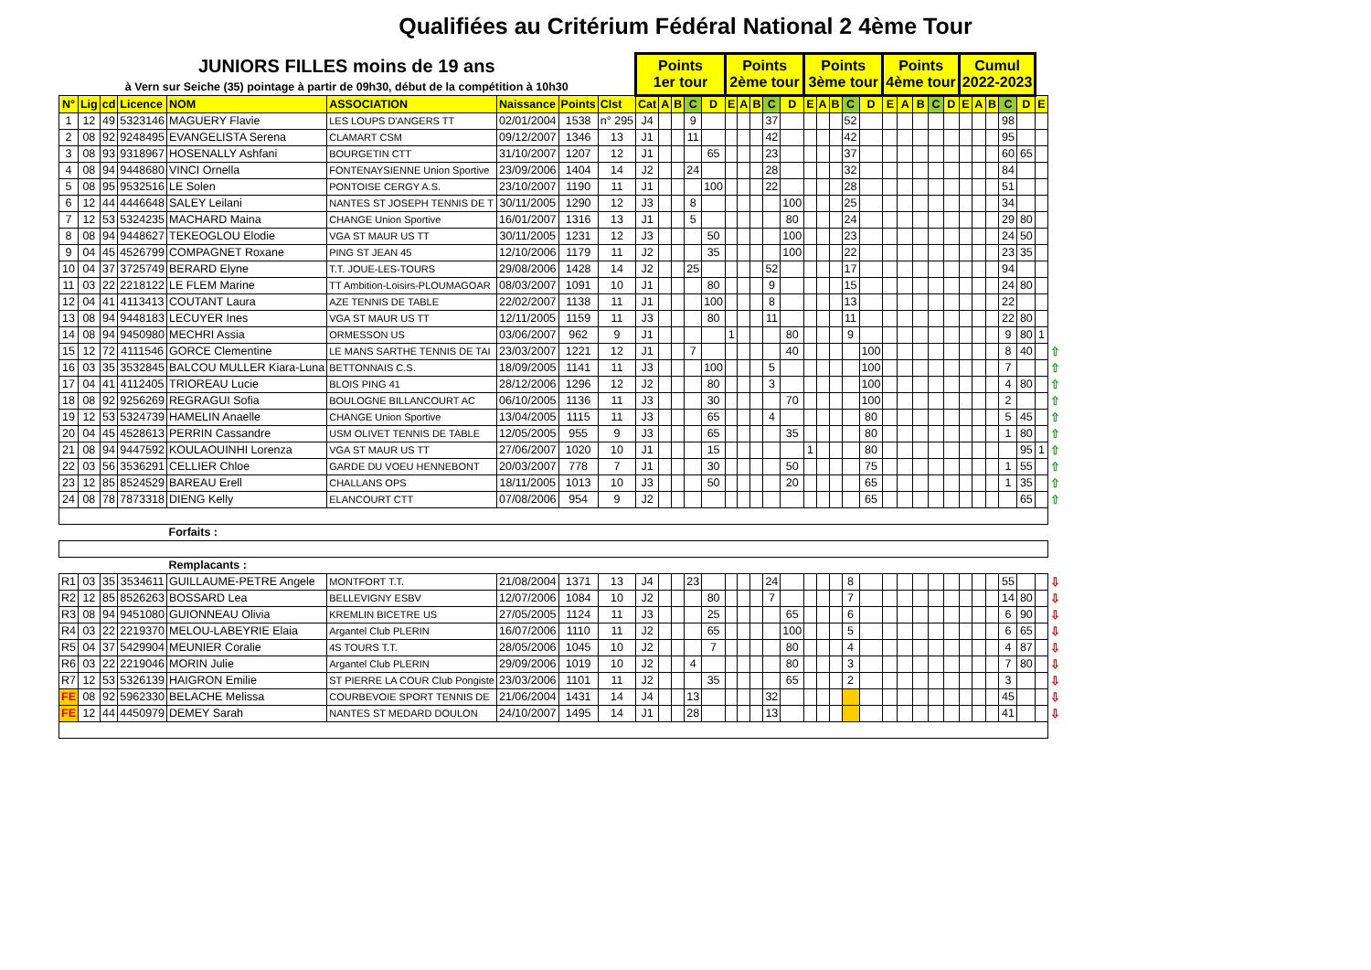Qualifiées au Critérium Fédéral National 2 4ème Tour
| JUNIORS FILLES moins de 19 ans | | | | | | | | | Points 1er tour | | | | | Points 2ème tour | | | | | Points 3ème tour | | | | | Points 4ème tour | | | | | Cumul 2022-2023 | | | | | | |
| à Vern sur Seiche (35) pointage à partir de 09h30, début de la compétition à 10h30 | | | | | | | | | | | | | | | | | | | | | | | | | | | | | | | | | | | |
| N° | Lig | cd | Licence | NOM | ASSOCIATION | Naissance | Points | Clst | Cat | A | B | C | D | E | A | B | C | D | E | A | B | C | D | E | A | B | C | D | E | A | B | C | D | E | |
| 1 | 12 | 49 | 5323146 | MAGUERY Flavie | LES LOUPS D'ANGERS TT | 02/01/2004 | 1538 | n° 295 | J4 | | | 9 | | | | | 37 | | | | | 52 | | | | | | | | | | 98 | | | |
| 2 | 08 | 92 | 9248495 | EVANGELISTA Serena | CLAMART CSM | 09/12/2007 | 1346 | 13 | J1 | | | 11 | | | | | 42 | | | | | 42 | | | | | | | | | | 95 | | | |
| 3 | 08 | 93 | 9318967 | HOSENALLY Ashfani | BOURGETIN CTT | 31/10/2007 | 1207 | 12 | J1 | | | | 65 | | | | 23 | | | | | 37 | | | | | | | | | | 60 | 65 | | |
| 4 | 08 | 94 | 9448680 | VINCI Ornella | FONTENAYSIENNE Union Sportive | 23/09/2006 | 1404 | 14 | J2 | | | 24 | | | | | 28 | | | | | 32 | | | | | | | | | | 84 | | | |
| 5 | 08 | 95 | 9532516 | LE Solen | PONTOISE CERGY A.S. | 23/10/2007 | 1190 | 11 | J1 | | | | 100 | | | | 22 | | | | | 28 | | | | | | | | | | 51 | | | |
| 6 | 12 | 44 | 4446648 | SALEY Leilani | NANTES ST JOSEPH TENNIS DE T | 30/11/2005 | 1290 | 12 | J3 | | | 8 | | | | | | 100 | | | | 25 | | | | | | | | | | 34 | | | |
| 7 | 12 | 53 | 5324235 | MACHARD Maina | CHANGE Union Sportive | 16/01/2007 | 1316 | 13 | J1 | | | 5 | | | | | | 80 | | | | 24 | | | | | | | | | | 29 | 80 | | |
| 8 | 08 | 94 | 9448627 | TEKEOGLOU Elodie | VGA ST MAUR US TT | 30/11/2005 | 1231 | 12 | J3 | | | | 50 | | | | | 100 | | | | 23 | | | | | | | | | | 24 | 50 | | |
| 9 | 04 | 45 | 4526799 | COMPAGNET Roxane | PING ST JEAN 45 | 12/10/2006 | 1179 | 11 | J2 | | | | 35 | | | | | 100 | | | | 22 | | | | | | | | | | 23 | 35 | | |
| 10 | 04 | 37 | 3725749 | BERARD Elyne | T.T. JOUE-LES-TOURS | 29/08/2006 | 1428 | 14 | J2 | | | 25 | | | | | 52 | | | | | 17 | | | | | | | | | | 94 | | | |
| 11 | 03 | 22 | 2218122 | LE FLEM Marine | TT Ambition-Loisirs-PLOUMAGOAR | 08/03/2007 | 1091 | 10 | J1 | | | | 80 | | | | 9 | | | | | 15 | | | | | | | | | | 24 | 80 | | |
| 12 | 04 | 41 | 4113413 | COUTANT Laura | AZE TENNIS DE TABLE | 22/02/2007 | 1138 | 11 | J1 | | | | 100 | | | | 8 | | | | | 13 | | | | | | | | | | 22 | | | |
| 13 | 08 | 94 | 9448183 | LECUYER Ines | VGA ST MAUR US TT | 12/11/2005 | 1159 | 11 | J3 | | | | 80 | | | | 11 | | | | | 11 | | | | | | | | | | 22 | 80 | | |
| 14 | 08 | 94 | 9450980 | MECHRI Assia | ORMESSON US | 03/06/2007 | 962 | 9 | J1 | | | | | 1 | | | | 80 | | | | 9 | | | | | | | | | | 9 | 80 | 1 | |
| 15 | 12 | 72 | 4111546 | GORCE Clementine | LE MANS SARTHE TENNIS DE TAI | 23/03/2007 | 1221 | 12 | J1 | | | 7 | | | | | | 40 | | | | | 100 | | | | | | | | | 8 | 40 | | ⇧ |
| 16 | 03 | 35 | 3532845 | BALCOU MULLER Kiara-Luna | BETTONNAIS C.S. | 18/09/2005 | 1141 | 11 | J3 | | | | 100 | | | | 5 | | | | | | 100 | | | | | | | | | 7 | | | ⇧ |
| 17 | 04 | 41 | 4112405 | TRIOREAU Lucie | BLOIS PING 41 | 28/12/2006 | 1296 | 12 | J2 | | | | 80 | | | | 3 | | | | | | 100 | | | | | | | | | 4 | 80 | | ⇧ |
| 18 | 08 | 92 | 9256269 | REGRAGUI Sofia | BOULOGNE BILLANCOURT AC | 06/10/2005 | 1136 | 11 | J3 | | | | 30 | | | | | 70 | | | | | 100 | | | | | | | | | 2 | | | ⇧ |
| 19 | 12 | 53 | 5324739 | HAMELIN Anaelle | CHANGE Union Sportive | 13/04/2005 | 1115 | 11 | J3 | | | | 65 | | | | 4 | | | | | | 80 | | | | | | | | | 5 | 45 | | ⇧ |
| 20 | 04 | 45 | 4528613 | PERRIN Cassandre | USM OLIVET TENNIS DE TABLE | 12/05/2005 | 955 | 9 | J3 | | | | 65 | | | | | 35 | | | | | 80 | | | | | | | | | 1 | 80 | | ⇧ |
| 21 | 08 | 94 | 9447592 | KOULAOUINHI Lorenza | VGA ST MAUR US TT | 27/06/2007 | 1020 | 10 | J1 | | | | 15 | | | | | | 1 | | | | 80 | | | | | | | | | | 95 | 1 | ⇧ |
| 22 | 03 | 56 | 3536291 | CELLIER Chloe | GARDE DU VOEU HENNEBONT | 20/03/2007 | 778 | 7 | J1 | | | | 30 | | | | | 50 | | | | | 75 | | | | | | | | | 1 | 55 | | ⇧ |
| 23 | 12 | 85 | 8524529 | BAREAU Erell | CHALLANS OPS | 18/11/2005 | 1013 | 10 | J3 | | | | 50 | | | | | 20 | | | | | 65 | | | | | | | | | 1 | 35 | | ⇧ |
| 24 | 08 | 78 | 7873318 | DIENG Kelly | ELANCOURT CTT | 07/08/2006 | 954 | 9 | J2 | | | | | | | | | | | | | | 65 | | | | | | | | | | 65 | | ⇧ |
| | | | | Forfaits : | | | | | | | | | | | | | | | | | | | | | | | | | | | | | | | |
| | | | | Remplacants : | | | | | | | | | | | | | | | | | | | | | | | | | | | | | | | |
| R1 | 03 | 35 | 3534611 | GUILLAUME-PETRE Angele | MONTFORT T.T. | 21/08/2004 | 1371 | 13 | J4 | | | 23 | | | | | 24 | | | | | 8 | | | | | | | | | | 55 | | | ⇩ |
| R2 | 12 | 85 | 8526263 | BOSSARD Lea | BELLEVIGNY ESBV | 12/07/2006 | 1084 | 10 | J2 | | | | 80 | | | | 7 | | | | | 7 | | | | | | | | | | 14 | 80 | | ⇩ |
| R3 | 08 | 94 | 9451080 | GUIONNEAU Olivia | KREMLIN BICETRE US | 27/05/2005 | 1124 | 11 | J3 | | | | 25 | | | | | 65 | | | | 6 | | | | | | | | | | 6 | 90 | | ⇩ |
| R4 | 03 | 22 | 2219370 | MELOU-LABEYRIE Elaia | Argantel Club PLERIN | 16/07/2006 | 1110 | 11 | J2 | | | | 65 | | | | | 100 | | | | 5 | | | | | | | | | | 6 | 65 | | ⇩ |
| R5 | 04 | 37 | 5429904 | MEUNIER Coralie | 4S TOURS T.T. | 28/05/2006 | 1045 | 10 | J2 | | | | 7 | | | | | 80 | | | | 4 | | | | | | | | | | 4 | 87 | | ⇩ |
| R6 | 03 | 22 | 2219046 | MORIN Julie | Argantel Club PLERIN | 29/09/2006 | 1019 | 10 | J2 | | | 4 | | | | | | 80 | | | | 3 | | | | | | | | | | 7 | 80 | | ⇩ |
| R7 | 12 | 53 | 5326139 | HAIGRON Emilie | ST PIERRE LA COUR Club Pongiste | 23/03/2006 | 1101 | 11 | J2 | | | | 35 | | | | | 65 | | | | 2 | | | | | | | | | | 3 | | | ⇩ |
| FE | 08 | 92 | 5962330 | BELACHE Melissa | COURBEVOIE SPORT TENNIS DE | 21/06/2004 | 1431 | 14 | J4 | | | 13 | | | | | 32 | | | | | | | | | | | | | | | 45 | | | ⇩ |
| FE | 12 | 44 | 4450979 | DEMEY Sarah | NANTES ST MEDARD DOULON | 24/10/2007 | 1495 | 14 | J1 | | | 28 | | | | | 13 | | | | | | | | | | | | | | | 41 | | | ⇩ |